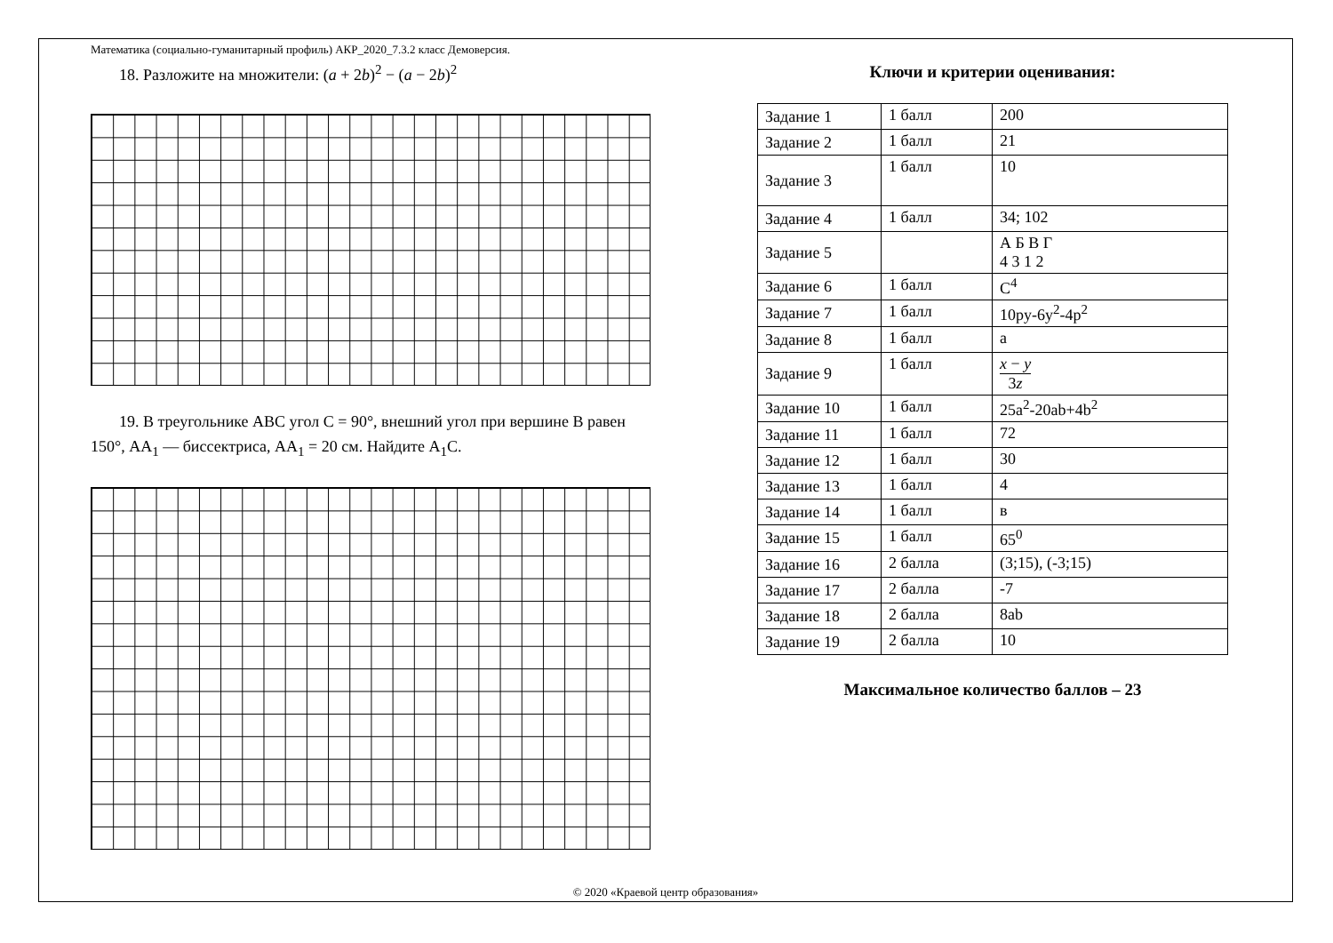Математика (социально-гуманитарный профиль) АКР_2020_7.3.2 класс Демоверсия.
18. Разложите на множители: (a + 2b)<sup>2</sup> − (a − 2b)<sup>2</sup>
19. В треугольнике ABC угол C = 90°, внешний угол при вершине B равен 150°, AA<sub>1</sub> — биссектриса, AA<sub>1</sub> = 20 см. Найдите A<sub>1</sub>C.
Ключи и критерии оценивания:
| Задание 1 | 1 балл | 200 |
| Задание 2 | 1 балл | 21 |
| Задание 3 | 1 балл | 10 |
| Задание 4 | 1 балл | 34; 102 |
| Задание 5 | | А Б В Г 4 3 1 2 |
| Задание 6 | 1 балл | C<sup>4</sup> |
| Задание 7 | 1 балл | 10py-6y<sup>2</sup>-4p<sup>2</sup> |
| Задание 8 | 1 балл | a |
| Задание 9 | 1 балл | x − y 3 z |
| Задание 10 | 1 балл | 25a<sup>2</sup>-20ab+4b<sup>2</sup> |
| Задание 11 | 1 балл | 72 |
| Задание 12 | 1 балл | 30 |
| Задание 13 | 1 балл | 4 |
| Задание 14 | 1 балл | в |
| Задание 15 | 1 балл | 65<sup>0</sup> |
| Задание 16 | 2 балла | (3;15), (-3;15) |
| Задание 17 | 2 балла | -7 |
| Задание 18 | 2 балла | 8ab |
| Задание 19 | 2 балла | 10 |
Максимальное количество баллов – 23
© 2020 «Краевой центр образования»